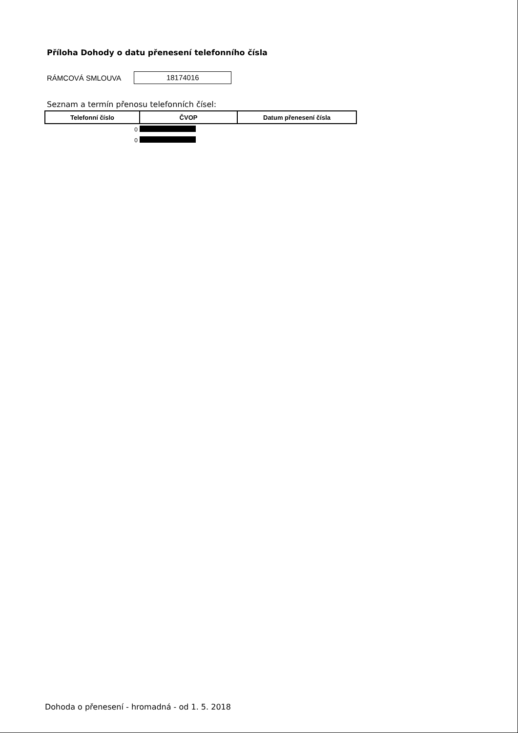Příloha Dohody o datu přenesení telefonního čísla
RÁMCOVÁ SMLOUVA 18174016
Seznam a termín přenosu telefonních čísel:
| Telefonní číslo | ČVOP | Datum přenesení čísla |
| --- | --- | --- |
| 0 | | |
| 0 | | |
Dohoda o přenesení - hromadná - od 1. 5. 2018